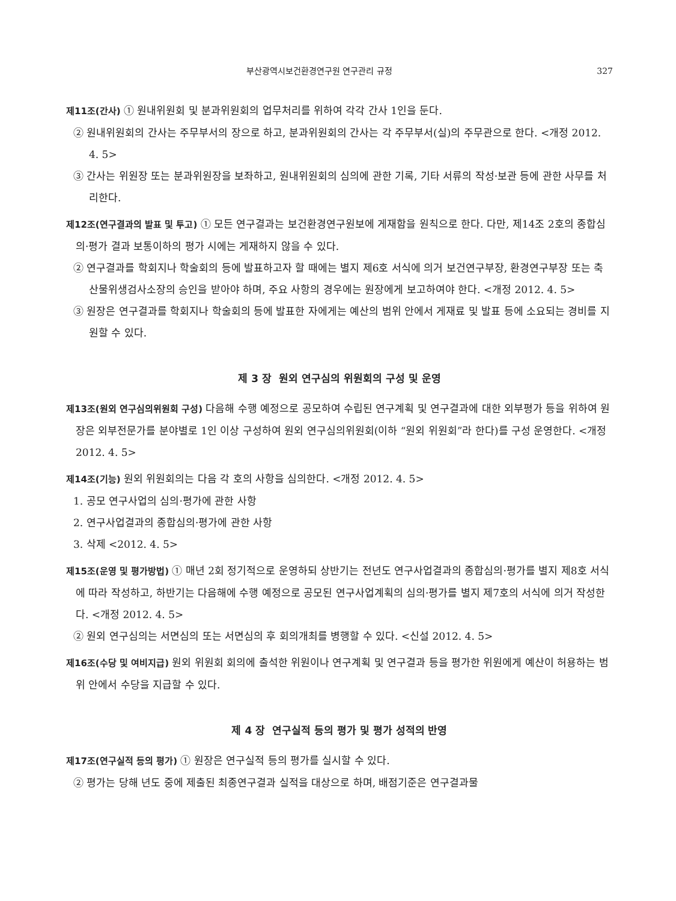부산광역시보건환경연구원 연구관리 규정 327
제11조(간사) ① 원내위원회 및 분과위원회의 업무처리를 위하여 각각 간사 1인을 둔다.
② 원내위원회의 간사는 주무부서의 장으로 하고, 분과위원회의 간사는 각 주무부서(실)의 주무관으로 한다. <개정 2012. 4. 5>
③ 간사는 위원장 또는 분과위원장을 보좌하고, 원내위원회의 심의에 관한 기록, 기타 서류의 작성·보관 등에 관한 사무를 처리한다.
제12조(연구결과의 발표 및 투고) ① 모든 연구결과는 보건환경연구원보에 게재함을 원칙으로 한다. 다만, 제14조 2호의 종합심의·평가 결과 보통이하의 평가 시에는 게재하지 않을 수 있다.
② 연구결과를 학회지나 학술회의 등에 발표하고자 할 때에는 별지 제6호 서식에 의거 보건연구부장, 환경연구부장 또는 축산물위생검사소장의 승인을 받아야 하며, 주요 사항의 경우에는 원장에게 보고하여야 한다. <개정 2012. 4. 5>
③ 원장은 연구결과를 학회지나 학술회의 등에 발표한 자에게는 예산의 범위 안에서 게재료 및 발표 등에 소요되는 경비를 지원할 수 있다.
제 3 장 원외 연구심의 위원회의 구성 및 운영
제13조(원외 연구심의위원회 구성) 다음해 수행 예정으로 공모하여 수립된 연구계획 및 연구결과에 대한 외부평가 등을 위하여 원장은 외부전문가를 분야별로 1인 이상 구성하여 원외 연구심의위원회(이하 “원외 위원회”라 한다)를 구성 운영한다. <개정 2012. 4. 5>
제14조(기능) 원외 위원회의는 다음 각 호의 사항을 심의한다. <개정 2012. 4. 5>
1. 공모 연구사업의 심의·평가에 관한 사항
2. 연구사업결과의 종합심의·평가에 관한 사항
3. 삭제 <2012. 4. 5>
제15조(운영 및 평가방법) ① 매년 2회 정기적으로 운영하되 상반기는 전년도 연구사업결과의 종합심의·평가를 별지 제8호 서식에 따라 작성하고, 하반기는 다음해에 수행 예정으로 공모된 연구사업계획의 심의·평가를 별지 제7호의 서식에 의거 작성한다. <개정 2012. 4. 5>
② 원외 연구심의는 서면심의 또는 서면심의 후 회의개최를 병행할 수 있다. <신설 2012. 4. 5>
제16조(수당 및 여비지급) 원외 위원회 회의에 출석한 위원이나 연구계획 및 연구결과 등을 평가한 위원에게 예산이 허용하는 범위 안에서 수당을 지급할 수 있다.
제 4 장 연구실적 등의 평가 및 평가 성적의 반영
제17조(연구실적 등의 평가) ① 원장은 연구실적 등의 평가를 실시할 수 있다.
② 평가는 당해 년도 중에 제출된 최종연구결과 실적을 대상으로 하며, 배점기준은 연구결과물